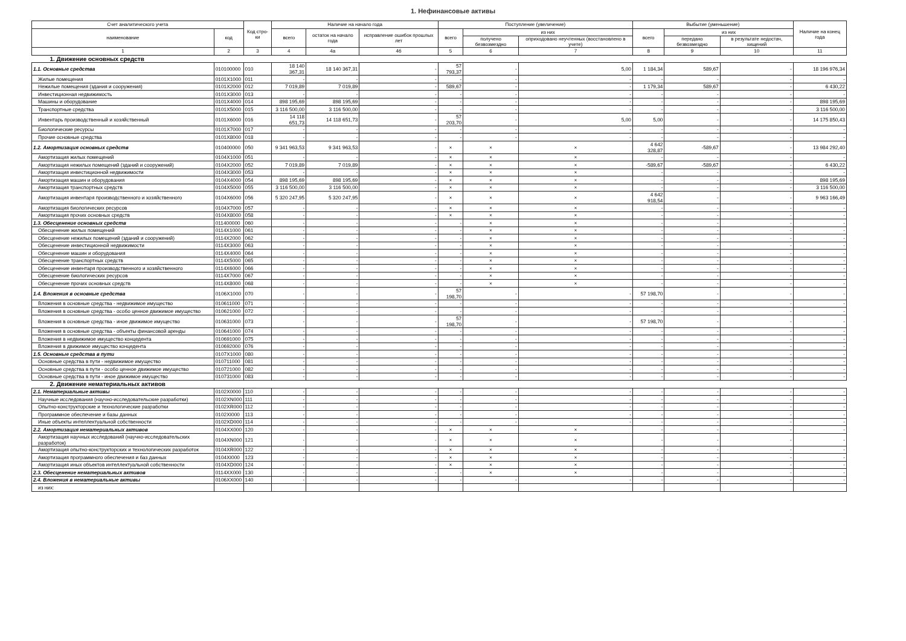1. Нефинансовые активы
| Счет аналитического учета | | Код стро-ки | Наличие на начало года | | | Поступление (увеличение) | | | Выбытие (уменьшение) | | | Наличие на конец года |
| --- | --- | --- | --- | --- | --- | --- | --- | --- | --- | --- | --- | --- |
| наименование | код | | всего | остаток на начало года | исправление ошибок прошлых лет | всего | из них | | всего | из них | | |
| | | | | | | | получено безвозмездно | оприходовано неучтенных (восстановлено в учете) | | передано безвозмездно | в результате недостач, хищений | |
| 1 | 2 | 3 | 4 | 4а | 4б | 5 | 6 | 7 | 8 | 9 | 10 | 11 |
| 1. Движение основных средств | | | | | | | | | | | | |
| 1.1. Основные средства | 010100000 | 010 | 18 140 367,31 | 18 140 367,31 | - | 57 793,37 | - | 5,00 | 1 184,34 | 589,67 | - | 18 196 976,34 |
| Жилые помещения | 0101X1000 | 011 | - | - | - | - | - | - | - | - | - | - |
| Нежилые помещения (здания и сооружения) | 0101X2000 | 012 | 7 019,89 | 7 019,89 | - | 589,67 | - | - | 1 179,34 | 589,67 | - | 6 430,22 |
| Инвестиционная недвижимость | 0101X3000 | 013 | - | - | - | - | - | - | - | - | - | - |
| Машины и оборудование | 0101X4000 | 014 | 898 195,69 | 898 195,69 | - | - | - | - | - | - | - | 898 195,69 |
| Транспортные средства | 0101X5000 | 015 | 3 116 500,00 | 3 116 500,00 | - | - | - | - | - | - | - | 3 116 500,00 |
| Инвентарь производственный и хозяйственный | 0101X6000 | 016 | 14 118 651,73 | 14 118 651,73 | - | 57 203,70 | - | 5,00 | 5,00 | - | - | 14 175 850,43 |
| Биологические ресурсы | 0101X7000 | 017 | - | - | - | - | - | - | - | - | - | - |
| Прочие основные средства | 0101X8000 | 018 | - | - | - | - | - | - | - | - | - | - |
| 1.2. Амортизация основных средств | 010400000 | 050 | 9 341 963,53 | 9 341 963,53 | - | × | × | × | 4 642 328,87 | -589,67 | - | 13 984 292,40 |
| Амортизация жилых помещений | 0104X1000 | 051 | - | - | - | × | × | × | - | - | - | - |
| Амортизация нежилых помещений (зданий и сооружений) | 0104X2000 | 052 | 7 019,89 | 7 019,89 | - | × | × | × | -589,67 | -589,67 | - | 6 430,22 |
| Амортизация инвестиционной недвижимости | 0104X3000 | 053 | - | - | - | × | × | × | - | - | - | - |
| Амортизация машин и оборудования | 0104X4000 | 054 | 898 195,69 | 898 195,69 | - | × | × | × | - | - | - | 898 195,69 |
| Амортизация транспортных средств | 0104X5000 | 055 | 3 116 500,00 | 3 116 500,00 | - | × | × | × | - | - | - | 3 116 500,00 |
| Амортизация инвентаря производственного и хозяйственного | 0104X6000 | 056 | 5 320 247,95 | 5 320 247,95 | - | × | × | × | 4 642 918,54 | - | - | 9 963 166,49 |
| Амортизация биологических ресурсов | 0104X7000 | 057 | - | - | - | × | × | × | - | - | - | - |
| Амортизация прочих основных средств | 0104X8000 | 058 | - | - | - | × | × | × | - | - | - | - |
| 1.3. Обесценение основных средств | 011400000 | 060 | - | - | - | - | × | × | - | - | - | - |
| Обесценение жилых помещений | 0114X1000 | 061 | - | - | - | - | × | × | - | - | - | - |
| Обесценение нежилых помещений (зданий и сооружений) | 0114X2000 | 062 | - | - | - | - | × | × | - | - | - | - |
| Обесценение инвестиционной недвижимости | 0114X3000 | 063 | - | - | - | - | × | × | - | - | - | - |
| Обесценение машин и оборудования | 0114X4000 | 064 | - | - | - | - | × | × | - | - | - | - |
| Обесценение транспортных средств | 0114X5000 | 065 | - | - | - | - | × | × | - | - | - | - |
| Обесценение инвентаря производственного и хозяйственного | 0114X6000 | 066 | - | - | - | - | × | × | - | - | - | - |
| Обесценение биологических ресурсов | 0114X7000 | 067 | - | - | - | - | × | × | - | - | - | - |
| Обесценение прочих основных средств | 0114X8000 | 068 | - | - | - | - | × | × | - | - | - | - |
| 1.4. Вложения в основные средства | 0106X1000 | 070 | - | - | - | 57 198,70 | - | - | 57 198,70 | - | - | - |
| Вложения в основные средства - недвижимое имущество | 010611000 | 071 | - | - | - | - | - | - | - | - | - | - |
| Вложения в основные средства - особо ценное движимое имущество | 010621000 | 072 | - | - | - | - | - | - | - | - | - | - |
| Вложения в основные средства - иное движимое имущество | 010631000 | 073 | - | - | - | 57 198,70 | - | - | 57 198,70 | - | - | - |
| Вложения в основные средства - объекты финансовой аренды | 010641000 | 074 | - | - | - | - | - | - | - | - | - | - |
| Вложения в недвижимое имущество концедента | 010691000 | 075 | - | - | - | - | - | - | - | - | - | - |
| Вложения в движимое имущество концедента | 010692000 | 076 | - | - | - | - | - | - | - | - | - | - |
| 1.5. Основные средства в пути | 0107X1000 | 080 | - | - | - | - | - | - | - | - | - | - |
| Основные средства в пути - недвижимое имущество | 010711000 | 081 | - | - | - | - | - | - | - | - | - | - |
| Основные средства в пути - особо ценное движимое имущество | 010721000 | 082 | - | - | - | - | - | - | - | - | - | - |
| Основные средства в пути - иное движимое имущество | 010731000 | 083 | - | - | - | - | - | - | - | - | - | - |
| 2. Движение нематериальных активов | | | | | | | | | | | | |
| 2.1. Нематериальные активы | 0102X0000 | 110 | - | - | - | - | - | - | - | - | - | - |
| Научные исследования (научно-исследовательские разработки) | 0102XN000 | 111 | - | - | - | - | - | - | - | - | - | - |
| Опытно-конструкторские и технологические разработки | 0102XR000 | 112 | - | - | - | - | - | - | - | - | - | - |
| Программное обеспечение и базы данных | 0102XI000 | 113 | - | - | - | - | - | - | - | - | - | - |
| Иные объекты интеллектуальной собственности | 0102XD000 | 114 | - | - | - | - | - | - | - | - | - | - |
| 2.2. Амортизация нематериальных активов | 0104XX000 | 120 | - | - | - | × | × | × | - | - | - | - |
| Амортизация научных исследований (научно-исследовательских разработок) | 0104XN000 | 121 | - | - | - | × | × | × | - | - | - | - |
| Амортизация опытно-конструкторских и технологических разработок | 0104XR000 | 122 | - | - | - | × | × | × | - | - | - | - |
| Амортизация программного обеспечения и баз данных | 0104XI000 | 123 | - | - | - | × | × | × | - | - | - | - |
| Амортизация иных объектов интеллектуальной собственности | 0104XD000 | 124 | - | - | - | × | × | × | - | - | - | - |
| 2.3. Обесценение нематериальных активов | 0114XX000 | 130 | - | - | - | - | × | × | - | - | - | - |
| 2.4. Вложения в нематериальные активы | 0106XX000 | 140 | - | - | - | - | - | - | - | - | - | - |
| из них: | | | | | | | | | | | | |